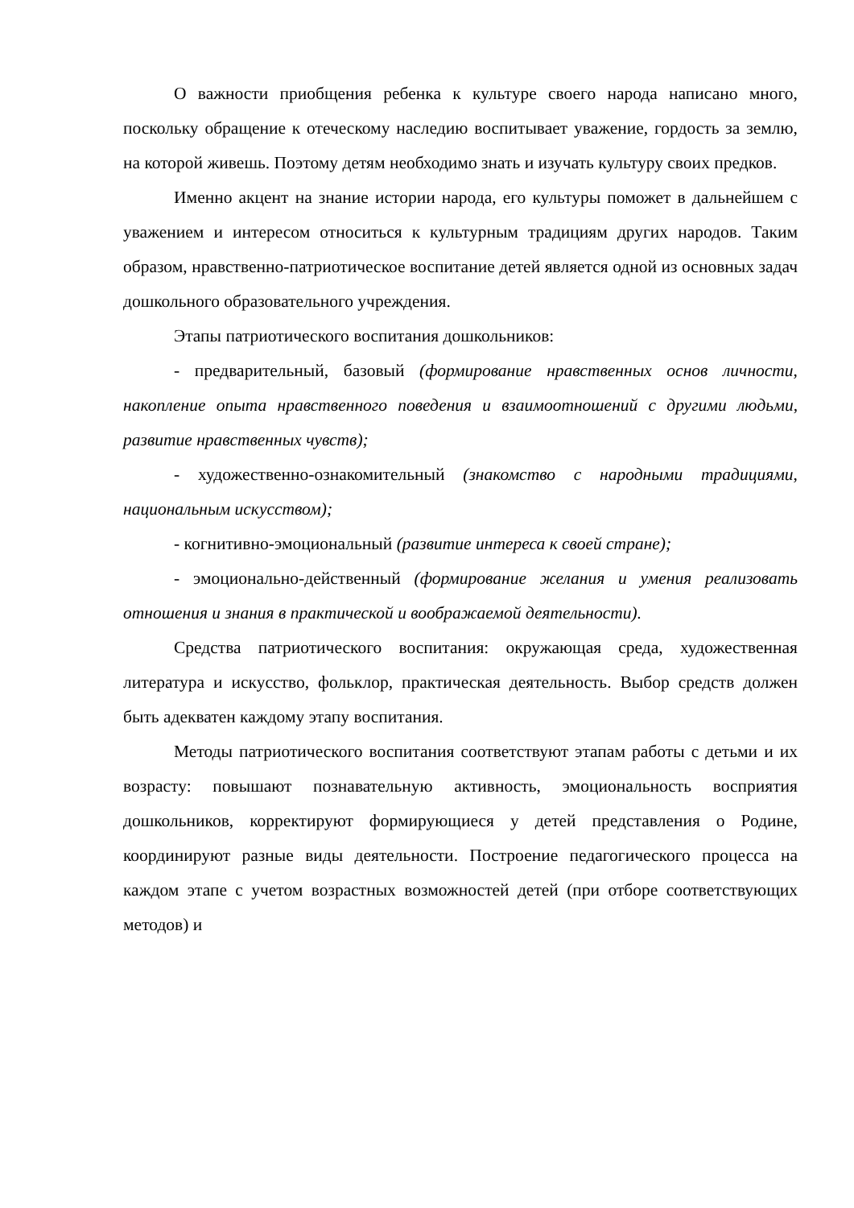О важности приобщения ребенка к культуре своего народа написано много, поскольку обращение к отеческому наследию воспитывает уважение, гордость за землю, на которой живешь. Поэтому детям необходимо знать и изучать культуру своих предков.
Именно акцент на знание истории народа, его культуры поможет в дальнейшем с уважением и интересом относиться к культурным традициям других народов. Таким образом, нравственно-патриотическое воспитание детей является одной из основных задач дошкольного образовательного учреждения.
Этапы патриотического воспитания дошкольников:
- предварительный, базовый (формирование нравственных основ личности, накопление опыта нравственного поведения и взаимоотношений с другими людьми, развитие нравственных чувств);
- художественно-ознакомительный (знакомство с народными традициями, национальным искусством);
- когнитивно-эмоциональный (развитие интереса к своей стране);
- эмоционально-действенный (формирование желания и умения реализовать отношения и знания в практической и воображаемой деятельности).
Средства патриотического воспитания: окружающая среда, художественная литература и искусство, фольклор, практическая деятельность. Выбор средств должен быть адекватен каждому этапу воспитания.
Методы патриотического воспитания соответствуют этапам работы с детьми и их возрасту: повышают познавательную активность, эмоциональность восприятия дошкольников, корректируют формирующиеся у детей представления о Родине, координируют разные виды деятельности. Построение педагогического процесса на каждом этапе с учетом возрастных возможностей детей (при отборе соответствующих методов) и